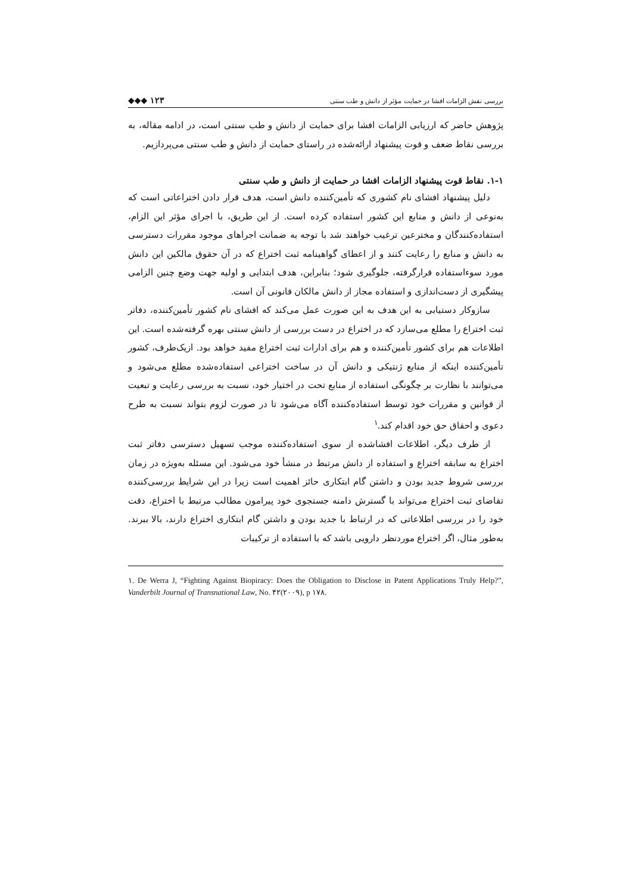بررسی نقش الزامات افشا در حمایت مؤثر از دانش و طب سنتی ۱۲۳ ◆◆◆
پژوهش حاضر که ارزیابی الزامات افشا برای حمایت از دانش و طب سنتی است، در ادامه مقاله، به بررسی نقاط ضعف و قوت پیشنهاد ارائه‌شده در راستای حمایت از دانش و طب سنتی می‌پردازیم.
۱-۱. نقاط قوت پیشنهاد الزامات افشا در حمایت از دانش و طب سنتی
دلیل پیشنهاد افشای نام کشوری که تأمین‌کننده دانش است، هدف قرار دادن اختراعاتی است که به‌نوعی از دانش و منابع این کشور استفاده کرده است. از این طریق، با اجرای مؤثر این الزام، استفاده‌کنندگان و مخترعین ترغیب خواهند شد با توجه به ضمانت اجراهای موجود مقررات دسترسی به دانش و منابع را رعایت کنند و از اعطای گواهینامه ثبت اختراع که در آن حقوق مالکین این دانش مورد سوءاستفاده قرارگرفته، جلوگیری شود؛ بنابراین، هدف ابتدایی و اولیه جهت وضع چنین الزامی پیشگیری از دست‌اندازی و استفاده مجاز از دانش مالکان قانونی آن است.
سازوکار دستیابی به این هدف به این صورت عمل می‌کند که افشای نام کشور تأمین‌کننده، دفاتر ثبت اختراع را مطلع می‌سازد که در اختراع در دست بررسی از دانش سنتی بهره گرفته‌شده است. این اطلاعات هم برای کشور تأمین‌کننده و هم برای ادارات ثبت اختراع مفید خواهد بود. ازیک‌طرف، کشور تأمین‌کننده اینکه از منابع ژنتیکی و دانش آن در ساخت اختراعی استفاده‌شده مطلع می‌شود و می‌توانند با نظارت بر چگونگی استفاده از منابع تحت در اختیار خود، نسبت به بررسی رعایت و تبعیت از قوانین و مقررات خود توسط استفاده‌کننده آگاه می‌شود تا در صورت لزوم بتواند نسبت به طرح دعوی و احقاق حق خود اقدام کند.<sup>۱</sup>
از طرف دیگر، اطلاعات افشاشده از سوی استفاده‌کننده موجب تسهیل دسترسی دفاتر ثبت اختراع به سابقه اختراع و استفاده از دانش مرتبط در منشأ خود می‌شود. این مسئله به‌ویژه در زمان بررسی شروط جدید بودن و داشتن گام ابتکاری حائز اهمیت است زیرا در این شرایط بررسی‌کننده تقاضای ثبت اختراع می‌تواند با گسترش دامنه جستجوی خود پیرامون مطالب مرتبط با اختراع، دقت خود را در بررسی اطلاعاتی که در ارتباط با جدید بودن و داشتن گام ابتکاری اختراع دارند، بالا ببرند. به‌طور مثال، اگر اختراع موردنظر دارویی باشد که با استفاده از ترکیبات
۱. De Werra J, “Fighting Against Biopiracy: Does the Obligation to Disclose in Patent Applications Truly Help?”, Vanderbilt Journal of Transnational Law, No. ۴۲(۲۰۰۹), p ۱۷۸.